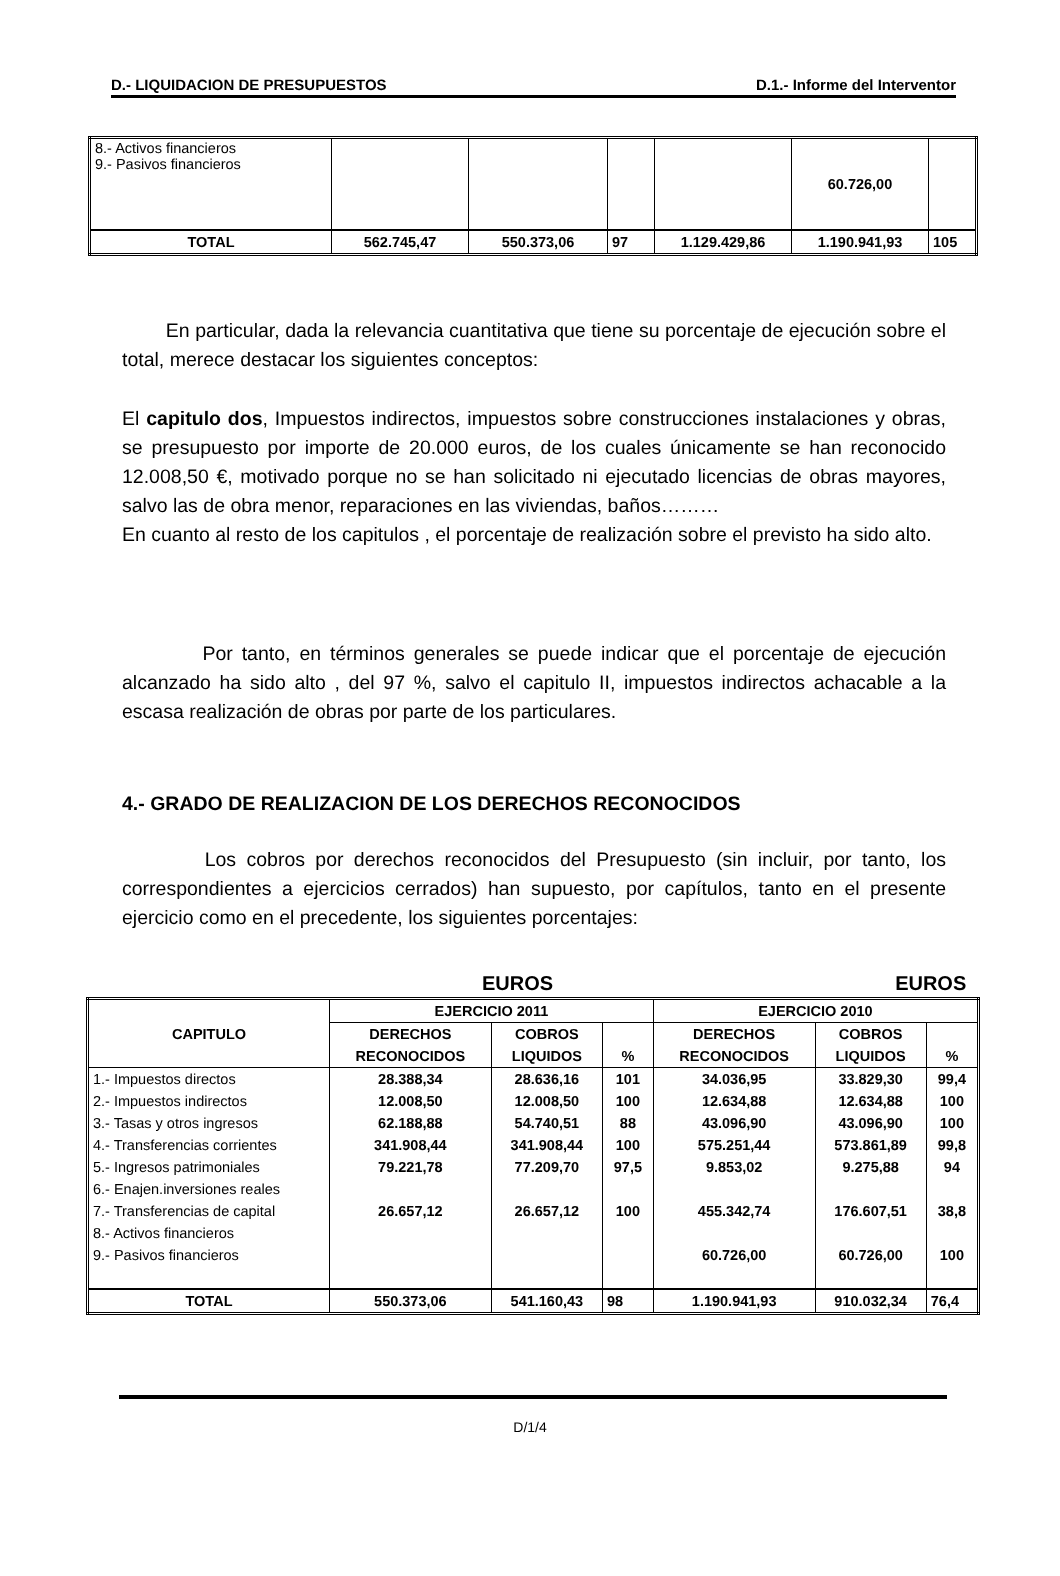D.- LIQUIDACION DE PRESUPUESTOS D.1.- Informe del Interventor
| 8.- Activos financieros 9.- Pasivos financieros | | | | | 60.726,00 | |
| TOTAL | 562.745,47 | 550.373,06 | 97 | 1.129.429,86 | 1.190.941,93 | 105 |
En particular, dada la relevancia cuantitativa que tiene su porcentaje de ejecución sobre el total, merece destacar los siguientes conceptos:
El capitulo dos, Impuestos indirectos, impuestos sobre construcciones instalaciones y obras, se presupuesto por importe de 20.000 euros, de los cuales únicamente se han reconocido 12.008,50 €, motivado porque no se han solicitado ni ejecutado licencias de obras mayores, salvo las de obra menor, reparaciones en las viviendas, baños………
En cuanto al resto de los capitulos , el porcentaje de realización sobre el previsto ha sido alto.
Por tanto, en términos generales se puede indicar que el porcentaje de ejecución alcanzado ha sido alto , del 97 %, salvo el capitulo II, impuestos indirectos achacable a la escasa realización de obras por parte de los particulares.
4.- GRADO DE REALIZACION DE LOS DERECHOS RECONOCIDOS
Los cobros por derechos reconocidos del Presupuesto (sin incluir, por tanto, los correspondientes a ejercicios cerrados) han supuesto, por capítulos, tanto en el presente ejercicio como en el precedente, los siguientes porcentajes:
EUROS EUROS
| CAPITULO | EJERCICIO 2011 | | | EJERCICIO 2010 | | |
| --- | --- | --- | --- | --- | --- | --- |
| | DERECHOS | COBROS | | DERECHOS | COBROS | |
| | RECONOCIDOS | LIQUIDOS | % | RECONOCIDOS | LIQUIDOS | % |
| 1.- Impuestos directos | 28.388,34 | 28.636,16 | 101 | 34.036,95 | 33.829,30 | 99,4 |
| 2.- Impuestos indirectos | 12.008,50 | 12.008,50 | 100 | 12.634,88 | 12.634,88 | 100 |
| 3.- Tasas y otros ingresos | 62.188,88 | 54.740,51 | 88 | 43.096,90 | 43.096,90 | 100 |
| 4.- Transferencias corrientes | 341.908,44 | 341.908,44 | 100 | 575.251,44 | 573.861,89 | 99,8 |
| 5.- Ingresos patrimoniales | 79.221,78 | 77.209,70 | 97,5 | 9.853,02 | 9.275,88 | 94 |
| 6.- Enajen.inversiones reales | | | | | | |
| 7.- Transferencias de capital | 26.657,12 | 26.657,12 | 100 | 455.342,74 | 176.607,51 | 38,8 |
| 8.- Activos financieros | | | | | | |
| 9.- Pasivos financieros | | | | 60.726,00 | 60.726,00 | 100 |
| TOTAL | 550.373,06 | 541.160,43 | 98 | 1.190.941,93 | 910.032,34 | 76,4 |
D/1/4